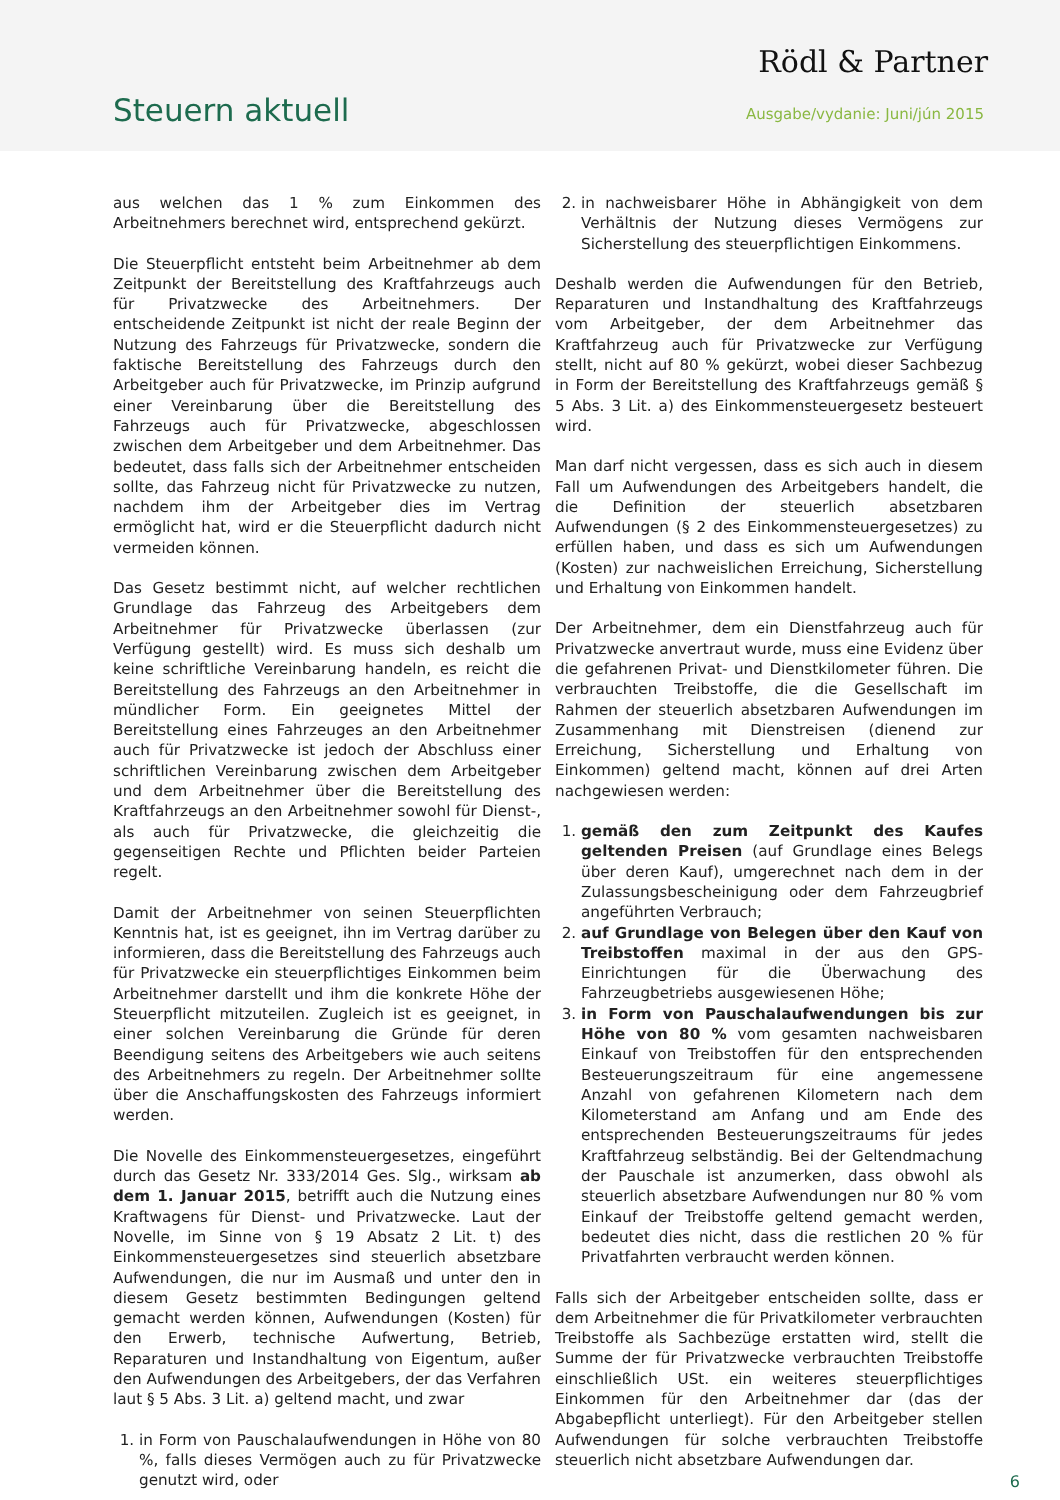Rödl & Partner
Steuern aktuell Ausgabe/vydanie: Juni/jún 2015
aus welchen das 1 % zum Einkommen des Arbeitnehmers berechnet wird, entsprechend gekürzt.
Die Steuerpflicht entsteht beim Arbeitnehmer ab dem Zeitpunkt der Bereitstellung des Kraftfahrzeugs auch für Privatzwecke des Arbeitnehmers. Der entscheidende Zeitpunkt ist nicht der reale Beginn der Nutzung des Fahrzeugs für Privatzwecke, sondern die faktische Bereitstellung des Fahrzeugs durch den Arbeitgeber auch für Privatzwecke, im Prinzip aufgrund einer Vereinbarung über die Bereitstellung des Fahrzeugs auch für Privatzwecke, abgeschlossen zwischen dem Arbeitgeber und dem Arbeitnehmer. Das bedeutet, dass falls sich der Arbeitnehmer entscheiden sollte, das Fahrzeug nicht für Privatzwecke zu nutzen, nachdem ihm der Arbeitgeber dies im Vertrag ermöglicht hat, wird er die Steuerpflicht dadurch nicht vermeiden können.
Das Gesetz bestimmt nicht, auf welcher rechtlichen Grundlage das Fahrzeug des Arbeitgebers dem Arbeitnehmer für Privatzwecke überlassen (zur Verfügung gestellt) wird. Es muss sich deshalb um keine schriftliche Vereinbarung handeln, es reicht die Bereitstellung des Fahrzeugs an den Arbeitnehmer in mündlicher Form. Ein geeignetes Mittel der Bereitstellung eines Fahrzeuges an den Arbeitnehmer auch für Privatzwecke ist jedoch der Abschluss einer schriftlichen Vereinbarung zwischen dem Arbeitgeber und dem Arbeitnehmer über die Bereitstellung des Kraftfahrzeugs an den Arbeitnehmer sowohl für Dienst-, als auch für Privatzwecke, die gleichzeitig die gegenseitigen Rechte und Pflichten beider Parteien regelt.
Damit der Arbeitnehmer von seinen Steuerpflichten Kenntnis hat, ist es geeignet, ihn im Vertrag darüber zu informieren, dass die Bereitstellung des Fahrzeugs auch für Privatzwecke ein steuerpflichtiges Einkommen beim Arbeitnehmer darstellt und ihm die konkrete Höhe der Steuerpflicht mitzuteilen. Zugleich ist es geeignet, in einer solchen Vereinbarung die Gründe für deren Beendigung seitens des Arbeitgebers wie auch seitens des Arbeitnehmers zu regeln. Der Arbeitnehmer sollte über die Anschaffungskosten des Fahrzeugs informiert werden.
Die Novelle des Einkommensteuergesetzes, eingeführt durch das Gesetz Nr. 333/2014 Ges. Slg., wirksam ab dem 1. Januar 2015, betrifft auch die Nutzung eines Kraftwagens für Dienst- und Privatzwecke. Laut der Novelle, im Sinne von § 19 Absatz 2 Lit. t) des Einkommensteuergesetzes sind steuerlich absetzbare Aufwendungen, die nur im Ausmaß und unter den in diesem Gesetz bestimmten Bedingungen geltend gemacht werden können, Aufwendungen (Kosten) für den Erwerb, technische Aufwertung, Betrieb, Reparaturen und Instandhaltung von Eigentum, außer den Aufwendungen des Arbeitgebers, der das Verfahren laut § 5 Abs. 3 Lit. a) geltend macht, und zwar
1. in Form von Pauschalaufwendungen in Höhe von 80 %, falls dieses Vermögen auch zu für Privatzwecke genutzt wird, oder
2. in nachweisbarer Höhe in Abhängigkeit von dem Verhältnis der Nutzung dieses Vermögens zur Sicherstellung des steuerpflichtigen Einkommens.
Deshalb werden die Aufwendungen für den Betrieb, Reparaturen und Instandhaltung des Kraftfahrzeugs vom Arbeitgeber, der dem Arbeitnehmer das Kraftfahrzeug auch für Privatzwecke zur Verfügung stellt, nicht auf 80 % gekürzt, wobei dieser Sachbezug in Form der Bereitstellung des Kraftfahrzeugs gemäß § 5 Abs. 3 Lit. a) des Einkommensteuergesetz besteuert wird.
Man darf nicht vergessen, dass es sich auch in diesem Fall um Aufwendungen des Arbeitgebers handelt, die die Definition der steuerlich absetzbaren Aufwendungen (§ 2 des Einkommensteuergesetzes) zu erfüllen haben, und dass es sich um Aufwendungen (Kosten) zur nachweislichen Erreichung, Sicherstellung und Erhaltung von Einkommen handelt.
Der Arbeitnehmer, dem ein Dienstfahrzeug auch für Privatzwecke anvertraut wurde, muss eine Evidenz über die gefahrenen Privat- und Dienstkilometer führen. Die verbrauchten Treibstoffe, die die Gesellschaft im Rahmen der steuerlich absetzbaren Aufwendungen im Zusammenhang mit Dienstreisen (dienend zur Erreichung, Sicherstellung und Erhaltung von Einkommen) geltend macht, können auf drei Arten nachgewiesen werden:
1. gemäß den zum Zeitpunkt des Kaufes geltenden Preisen (auf Grundlage eines Belegs über deren Kauf), umgerechnet nach dem in der Zulassungsbescheinigung oder dem Fahrzeugbrief angeführten Verbrauch;
2. auf Grundlage von Belegen über den Kauf von Treibstoffen maximal in der aus den GPS-Einrichtungen für die Überwachung des Fahrzeugbetriebs ausgewiesenen Höhe;
3. in Form von Pauschalaufwendungen bis zur Höhe von 80 % vom gesamten nachweisbaren Einkauf von Treibstoffen für den entsprechenden Besteuerungszeitraum für eine angemessene Anzahl von gefahrenen Kilometern nach dem Kilometerstand am Anfang und am Ende des entsprechenden Besteuerungszeitraums für jedes Kraftfahrzeug selbständig. Bei der Geltendmachung der Pauschale ist anzumerken, dass obwohl als steuerlich absetzbare Aufwendungen nur 80 % vom Einkauf der Treibstoffe geltend gemacht werden, bedeutet dies nicht, dass die restlichen 20 % für Privatfahrten verbraucht werden können.
Falls sich der Arbeitgeber entscheiden sollte, dass er dem Arbeitnehmer die für Privatkilometer verbrauchten Treibstoffe als Sachbezüge erstatten wird, stellt die Summe der für Privatzwecke verbrauchten Treibstoffe einschließlich USt. ein weiteres steuerpflichtiges Einkommen für den Arbeitnehmer dar (das der Abgabepflicht unterliegt). Für den Arbeitgeber stellen Aufwendungen für solche verbrauchten Treibstoffe steuerlich nicht absetzbare Aufwendungen dar.
6